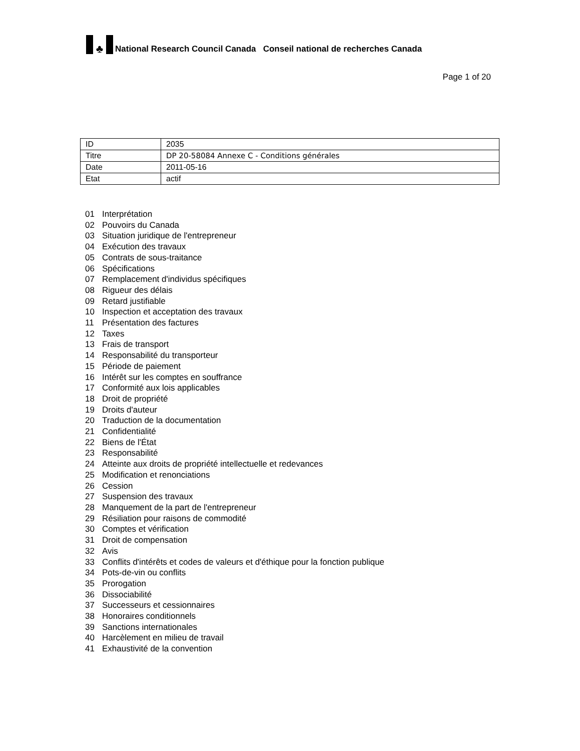♣ National Research Council Canada Conseil national de recherches Canada
Page 1 of 20
| ID | 2035 |
| Titre | DP 20-58084 Annexe C - Conditions générales |
| Date | 2011-05-16 |
| Etat | actif |
01 Interprétation
02 Pouvoirs du Canada
03 Situation juridique de l'entrepreneur
04 Exécution des travaux
05 Contrats de sous-traitance
06 Spécifications
07 Remplacement d'individus spécifiques
08 Rigueur des délais
09 Retard justifiable
10 Inspection et acceptation des travaux
11 Présentation des factures
12 Taxes
13 Frais de transport
14 Responsabilité du transporteur
15 Période de paiement
16 Intérêt sur les comptes en souffrance
17 Conformité aux lois applicables
18 Droit de propriété
19 Droits d'auteur
20 Traduction de la documentation
21 Confidentialité
22 Biens de l'État
23 Responsabilité
24 Atteinte aux droits de propriété intellectuelle et redevances
25 Modification et renonciations
26 Cession
27 Suspension des travaux
28 Manquement de la part de l'entrepreneur
29 Résiliation pour raisons de commodité
30 Comptes et vérification
31 Droit de compensation
32 Avis
33 Conflits d'intérêts et codes de valeurs et d'éthique pour la fonction publique
34 Pots-de-vin ou conflits
35 Prorogation
36 Dissociabilité
37 Successeurs et cessionnaires
38 Honoraires conditionnels
39 Sanctions internationales
40 Harcèlement en milieu de travail
41 Exhaustivité de la convention